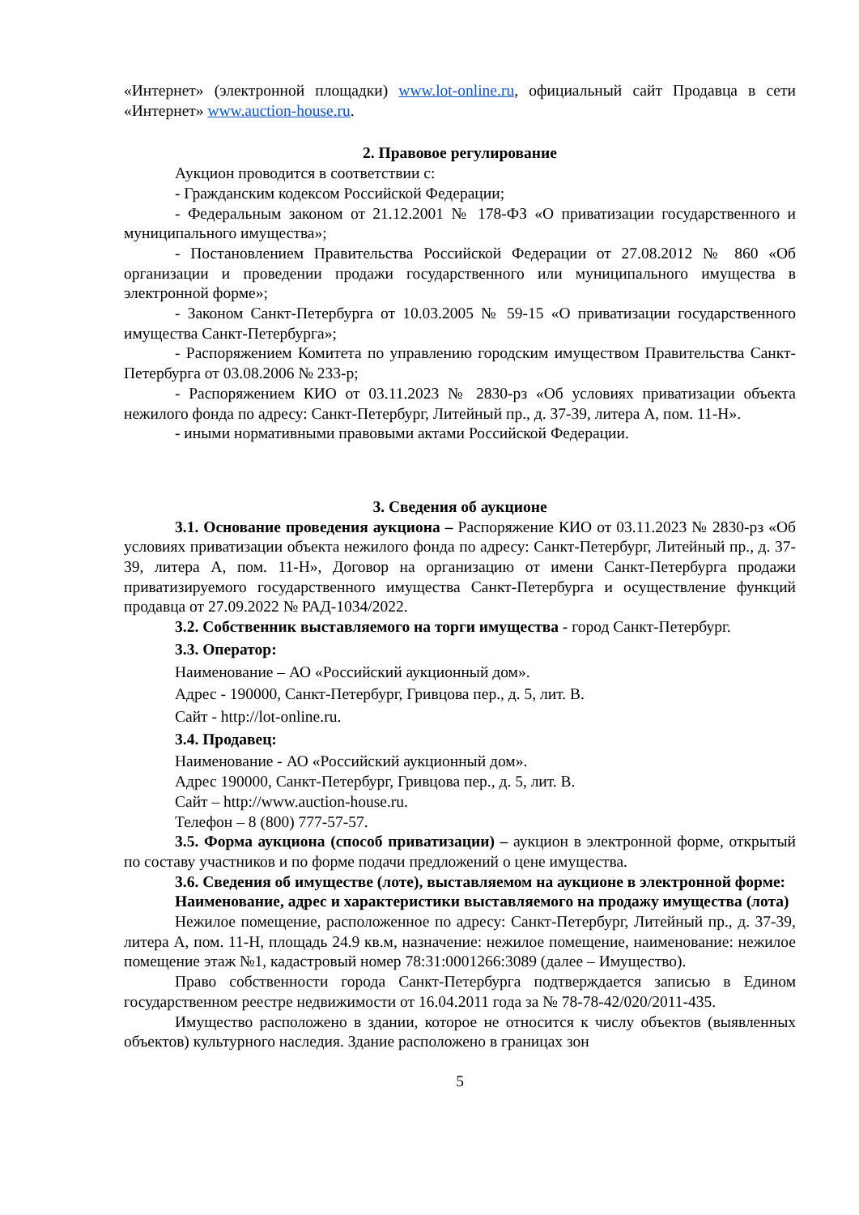«Интернет» (электронной площадки) www.lot-online.ru, официальный сайт Продавца в сети «Интернет» www.auction-house.ru.
2. Правовое регулирование
Аукцион проводится в соответствии с:
- Гражданским кодексом Российской Федерации;
- Федеральным законом от 21.12.2001 № 178-ФЗ «О приватизации государственного и муниципального имущества»;
- Постановлением Правительства Российской Федерации от 27.08.2012 № 860 «Об организации и проведении продажи государственного или муниципального имущества в электронной форме»;
- Законом Санкт-Петербурга от 10.03.2005 № 59-15 «О приватизации государственного имущества Санкт-Петербурга»;
- Распоряжением Комитета по управлению городским имуществом Правительства Санкт-Петербурга от 03.08.2006 № 233-р;
- Распоряжением КИО от 03.11.2023 № 2830-рз «Об условиях приватизации объекта нежилого фонда по адресу: Санкт-Петербург, Литейный пр., д. 37-39, литера А, пом. 11-Н».
- иными нормативными правовыми актами Российской Федерации.
3. Сведения об аукционе
3.1. Основание проведения аукциона – Распоряжение КИО от 03.11.2023 № 2830-рз «Об условиях приватизации объекта нежилого фонда по адресу: Санкт-Петербург, Литейный пр., д. 37-39, литера А, пом. 11-Н», Договор на организацию от имени Санкт-Петербурга продажи приватизируемого государственного имущества Санкт-Петербурга и осуществление функций продавца от 27.09.2022 № РАД-1034/2022.
3.2. Собственник выставляемого на торги имущества - город Санкт-Петербург.
3.3. Оператор:
Наименование – АО «Российский аукционный дом».
Адрес - 190000, Санкт-Петербург, Гривцова пер., д. 5, лит. В.
Сайт - http://lot-online.ru.
3.4. Продавец:
Наименование - АО «Российский аукционный дом».
Адрес 190000, Санкт-Петербург, Гривцова пер., д. 5, лит. В.
Сайт – http://www.auction-house.ru.
Телефон – 8 (800) 777-57-57.
3.5. Форма аукциона (способ приватизации) – аукцион в электронной форме, открытый по составу участников и по форме подачи предложений о цене имущества.
3.6. Сведения об имуществе (лоте), выставляемом на аукционе в электронной форме:
Наименование, адрес и характеристики выставляемого на продажу имущества (лота)
Нежилое помещение, расположенное по адресу: Санкт-Петербург, Литейный пр., д. 37-39, литера А, пом. 11-Н, площадь 24.9 кв.м, назначение: нежилое помещение, наименование: нежилое помещение этаж №1, кадастровый номер 78:31:0001266:3089 (далее – Имущество).
Право собственности города Санкт-Петербурга подтверждается записью в Едином государственном реестре недвижимости от 16.04.2011 года за № 78-78-42/020/2011-435.
Имущество расположено в здании, которое не относится к числу объектов (выявленных объектов) культурного наследия. Здание расположено в границах зон
5